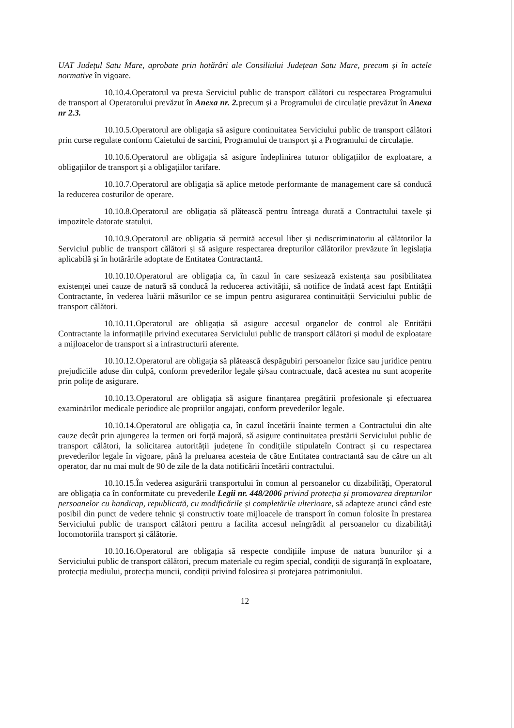UAT Județul Satu Mare, aprobate prin hotărâri ale Consiliului Județean Satu Mare, precum și în actele normative în vigoare.
10.10.4.Operatorul va presta Serviciul public de transport călători cu respectarea Programului de transport al Operatorului prevăzut în Anexa nr. 2. precum și a Programului de circulație prevăzut în Anexa nr 2.3.
10.10.5.Operatorul are obligația să asigure continuitatea Serviciului public de transport călători prin curse regulate conform Caietului de sarcini, Programului de transport și a Programului de circulație.
10.10.6.Operatorul are obligația să asigure îndeplinirea tuturor obligațiilor de exploatare, a obligațiilor de transport și a obligațiilor tarifare.
10.10.7.Operatorul are obligația să aplice metode performante de management care să conducă la reducerea costurilor de operare.
10.10.8.Operatorul are obligația să plătească pentru întreaga durată a Contractului taxele și impozitele datorate statului.
10.10.9.Operatorul are obligația să permită accesul liber și nediscriminatoriu al călătorilor la Serviciul public de transport călători și să asigure respectarea drepturilor călătorilor prevăzute în legislația aplicabilă și în hotărârile adoptate de Entitatea Contractantă.
10.10.10.Operatorul are obligația ca, în cazul în care sesizează existența sau posibilitatea existenței unei cauze de natură să conducă la reducerea activității, să notifice de îndată acest fapt Entității Contractante, în vederea luării măsurilor ce se impun pentru asigurarea continuității Serviciului public de transport călători.
10.10.11.Operatorul are obligația să asigure accesul organelor de control ale Entității Contractante la informațiile privind executarea Serviciului public de transport călători și modul de exploatare a mijloacelor de transport si a infrastructurii aferente.
10.10.12.Operatorul are obligația să plătească despăgubiri persoanelor fizice sau juridice pentru prejudiciile aduse din culpă, conform prevederilor legale și/sau contractuale, dacă acestea nu sunt acoperite prin polițe de asigurare.
10.10.13.Operatorul are obligația să asigure finanțarea pregătirii profesionale și efectuarea examinărilor medicale periodice ale propriilor angajați, conform prevederilor legale.
10.10.14.Operatorul are obligația ca, în cazul încetării înainte termen a Contractului din alte cauze decât prin ajungerea la termen ori forță majoră, să asigure continuitatea prestării Serviciului public de transport călători, la solicitarea autorității județene în condițiile stipulateîn Contract și cu respectarea prevederilor legale în vigoare, până la preluarea acesteia de către Entitatea contractantă sau de către un alt operator, dar nu mai mult de 90 de zile de la data notificării încetării contractului.
10.10.15.În vederea asigurării transportului în comun al persoanelor cu dizabilități, Operatorul are obligația ca în conformitate cu prevederile Legii nr. 448/2006 privind protecția și promovarea drepturilor persoanelor cu handicap, republicată, cu modificările și completările ulterioare, să adapteze atunci când este posibil din punct de vedere tehnic și constructiv toate mijloacele de transport în comun folosite în prestarea Serviciului public de transport călători pentru a facilita accesul neîngrădit al persoanelor cu dizabilități locomotoriila transport și călătorie.
10.10.16.Operatorul are obligația să respecte condițiile impuse de natura bunurilor și a Serviciului public de transport călători, precum materiale cu regim special, condiții de siguranță în exploatare, protecția mediului, protecția muncii, condiții privind folosirea și protejarea patrimoniului.
12